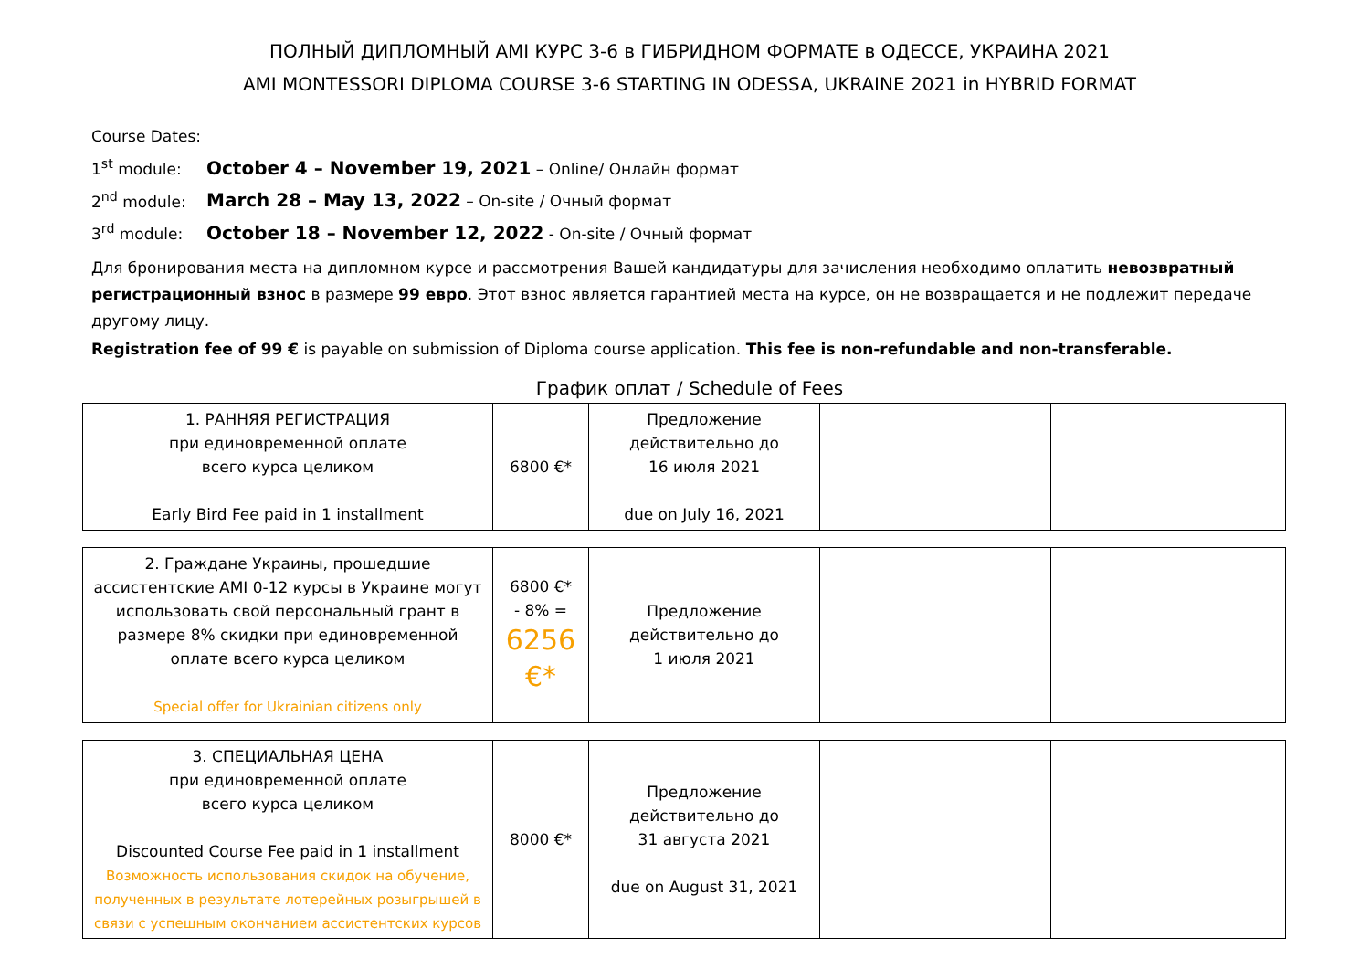ПОЛНЫЙ ДИПЛОМНЫЙ AMI КУРС 3-6 в ГИБРИДНОМ ФОРМАТЕ в ОДЕССЕ, УКРАИНА 2021
AMI MONTESSORI DIPLOMA COURSE 3-6 STARTING IN ODESSA, UKRAINE 2021 in HYBRID FORMAT
Course Dates:
1<sup>st</sup> module: October 4 – November 19, 2021 – Online/ Онлайн формат
2<sup>nd</sup> module: March 28 – May 13, 2022 – On-site / Очный формат
3<sup>rd</sup> module: October 18 – November 12, 2022 - On-site / Очный формат
Для бронирования места на дипломном курсе и рассмотрения Вашей кандидатуры для зачисления необходимо оплатить невозвратный регистрационный взнос в размере 99 евро. Этот взнос является гарантией места на курсе, он не возвращается и не подлежит передаче другому лицу.
Registration fee of 99 € is payable on submission of Diploma course application. This fee is non-refundable and non-transferable.
График оплат / Schedule of Fees
| 1. РАННЯЯ РЕГИСТРАЦИЯ при единовременной оплате всего курса целиком Early Bird Fee paid in 1 installment | 6800 €* | Предложение действительно до 16 июля 2021 due on July 16, 2021 | | |
| 2. Граждане Украины, прошедшие ассистентские AMI 0-12 курсы в Украине могут использовать свой персональный грант в размере 8% скидки при единовременной оплате всего курса целиком Special offer for Ukrainian citizens only | 6800 €* - 8% = 6256 €* | Предложение действительно до 1 июля 2021 | | |
| 3. СПЕЦИАЛЬНАЯ ЦЕНА при единовременной оплате всего курса целиком Discounted Course Fee paid in 1 installment Возможность использования скидок на обучение, полученных в результате лотерейных розыгрышей в связи с успешным окончанием ассистентских курсов | 8000 €* | Предложение действительно до 31 августа 2021 due on August 31, 2021 | | |